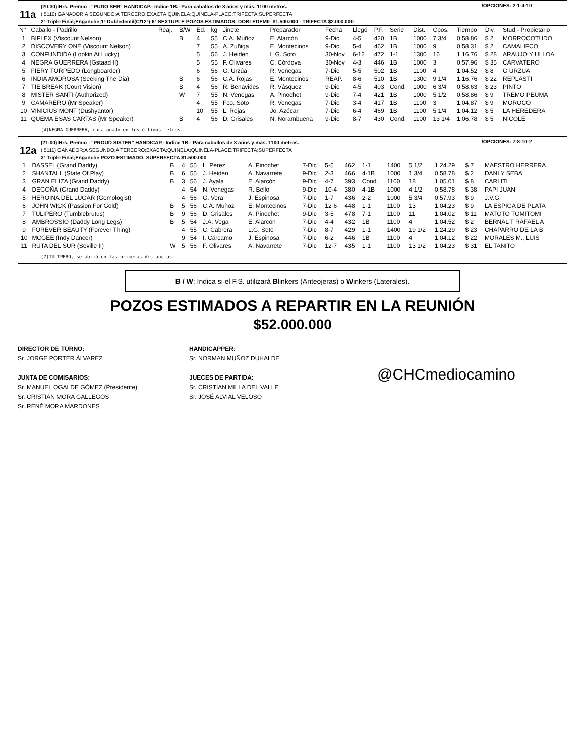11a
(20:30) Hrs. Premio : "PUDO SER" HANDICAP.- Indice 1B.- Para caballos de 3 años y más. 1100 metros.
( 5110) GANADOR;A SEGUNDO;A TERCERO;EXACTA;QUINELA;QUINELA-PLACE;TRIFECTA;SUPERFECTA
2ª Triple Final;Enganche;1ª Dobledemil(C/12ª);6ª SEXTUPLE POZOS ESTIMADOS: DOBLEDEMIL $1.500.000 - TRIFECTA $2.000.000
/OPCIONES: 2-1-4-10
| N° | Caballo - Padrillo | Reaj. | B/W | Ed. | kg | Jinete | Preparador | Fecha | Llegó | P.F. | Serie | Dist. | Cpos. | Tiempo | Div. | Stud - Propietario |
| --- | --- | --- | --- | --- | --- | --- | --- | --- | --- | --- | --- | --- | --- | --- | --- | --- |
| 1 | BIFLEX (Viscount Nelson) | | B | 4 | 55 | C.A. Muñoz | E. Alarcón | 9-Dic | 4-5 | 420 | 1B | 1000 | 7 3/4 | 0.58.86 | $ 2 | MORROCOTUDO |
| 2 | DISCOVERY ONE (Viscount Nelson) | | | 7 | 55 | A. Zuñiga | E. Montecinos | 9-Dic | 5-4 | 462 | 1B | 1000 | 9 | 0.58.31 | $ 2 | CAMALIFCO |
| 3 | CONFUNDIDA (Lookin At Lucky) | | | 5 | 56 | J. Heiden | L.G. Soto | 30-Nov | 6-12 | 472 | 1-1 | 1300 | 16 | 1.16.76 | $ 28 | ARAUJO Y ULLOA |
| 4 | NEGRA GUERRERA (Gstaad II) | | | 5 | 55 | F. Olivares | C. Córdova | 30-Nov | 4-3 | 446 | 1B | 1000 | 3 | 0.57.96 | $ 35 | CARVATERO |
| 5 | FIERY TORPEDO (Longboarder) | | | 6 | 56 | G. Urzúa | R. Venegas | 7-Dic | 5-5 | 502 | 1B | 1100 | 4 | 1.04.52 | $ 8 | G URZUA |
| 6 | INDIA AMOROSA (Seeking The Dia) | | B | 6 | 56 | C.A. Rojas | E. Montecinos | REAP. | 8-6 | 510 | 1B | 1300 | 9 1/4 | 1.16.76 | $ 22 | REPLASTI |
| 7 | TIE BREAK (Court Vision) | | B | 4 | 56 | R. Benavides | R. Vásquez | 9-Dic | 4-5 | 403 | Cond. | 1000 | 6 3/4 | 0.58.63 | $ 23 | PINTO |
| 8 | MISTER SANTI (Authorized) | | W | 7 | 55 | N. Venegas | A. Pinochet | 9-Dic | 7-4 | 421 | 1B | 1000 | 5 1/2 | 0.58.86 | $ 9 | TREMO PEUMA |
| 9 | CAMARERO (Mr Speaker) | | | 4 | 55 | Fco. Soto | R. Venegas | 7-Dic | 3-4 | 417 | 1B | 1100 | 3 | 1.04.87 | $ 9 | MOROCO |
| 10 | VINICIUS MONT (Dushyantor) | | | 10 | 55 | L. Rojas | Jo. Azócar | 7-Dic | 6-4 | 469 | 1B | 1100 | 5 1/4 | 1.04.12 | $ 5 | LA HEREDERA |
| 11 | QUEMA ESAS CARTAS (Mr Speaker) | | B | 4 | 56 | D. Grisales | N. Norambuena | 9-Dic | 8-7 | 430 | Cond. | 1100 | 13 1/4 | 1.06.78 | $ 5 | NICOLE |
(4)NEGRA GUERRERA, encajonado en los últimos metros.
12a
(21:00) Hrs. Premio : "PROUD SISTER" HANDICAP.- Indice 1B.- Para caballos de 3 años y más. 1100 metros.
( 5111) GANADOR;A SEGUNDO;A TERCERO;EXACTA;QUINELA;QUINELA-PLACE;TRIFECTA;SUPERFECTA
3ª Triple Final;Enganche POZO ESTIMADO: SUPERFECTA $1.500.000
/OPCIONES: 7-8-10-2
| 1 | DASSEL (Grand Daddy) | | B | 4 | 55 | L. Pérez | A. Pinochet | 7-Dic | 5-5 | 462 | 1-1 | 1400 | 5 1/2 | 1.24.29 | $ 7 | MAESTRO HERRERA |
| 2 | SHANTALL (State Of Play) | | B | 6 | 55 | J. Heiden | A. Navarrete | 9-Dic | 2-3 | 466 | 4-1B | 1000 | 1 3/4 | 0.58.78 | $ 2 | DANI Y SEBA |
| 3 | GRAN ELIZA (Grand Daddy) | | B | 3 | 56 | J. Ayala | E. Alarcón | 9-Dic | 4-7 | 393 | Cond. | 1100 | 18 | 1.05.01 | $ 8 | CARLITI |
| 4 | DEGOÑA (Grand Daddy) | | | 4 | 54 | N. Venegas | R. Bello | 9-Dic | 10-4 | 380 | 4-1B | 1000 | 4 1/2 | 0.58.78 | $ 38 | PAPI JUAN |
| 5 | HEROINA DEL LUGAR (Gemologist) | | | 4 | 56 | G. Vera | J. Espinosa | 7-Dic | 1-7 | 436 | 2-2 | 1000 | 5 3/4 | 0.57.93 | $ 9 | J.V.G. |
| 6 | JOHN WICK (Passion For Gold) | | B | 5 | 56 | C.A. Muñoz | E. Montecinos | 7-Dic | 12-6 | 448 | 1-1 | 1100 | 13 | 1.04.23 | $ 9 | LA ESPIGA DE PLATA |
| 7 | TULIPERO (Tumblebrutus) | | B | 9 | 56 | D. Grisales | A. Pinochet | 9-Dic | 3-5 | 478 | 7-1 | 1100 | 11 | 1.04.02 | $ 11 | MATOTO TOMITOMI |
| 8 | AMBROSSIO (Daddy Long Legs) | | B | 5 | 54 | J.A. Vega | E. Alarcón | 7-Dic | 4-4 | 432 | 1B | 1100 | 4 | 1.04.52 | $ 2 | BERNAL T RAFAEL A |
| 9 | FOREVER BEAUTY (Forever Thing) | | | 4 | 55 | C. Cabrera | L.G. Soto | 7-Dic | 8-7 | 429 | 1-1 | 1400 | 19 1/2 | 1.24.29 | $ 23 | CHAPARRO DE LA B |
| 10 | MCGEE (Indy Dancer) | | | 9 | 54 | I. Cárcamo | J. Espinosa | 7-Dic | 6-2 | 446 | 1B | 1100 | 4 | 1.04.12 | $ 22 | MORALES M., LUIS |
| 11 | RUTA DEL SUR (Seville II) | | W | 5 | 56 | F. Olivares | A. Navarrete | 7-Dic | 12-7 | 435 | 1-1 | 1100 | 13 1/2 | 1.04.23 | $ 31 | EL TANITO |
(7)TULIPERO, se abrió en las primeras distancias.
B / W: Indica si el F.S. utilizará Blinkers (Anteojeras) o Winkers (Laterales).
POZOS ESTIMADOS A REPARTIR EN LA REUNIÓN
$52.000.000
DIRECTOR DE TURNO:
Sr. JORGE PORTER ÁLVAREZ
JUNTA DE COMISARIOS:
Sr. MANUEL OGALDE GÓMEZ (Presidente)
Sr. CRISTIAN MORA GALLEGOS
Sr. RENÉ MORA MARDONES
HANDICAPPER:
Sr. NORMAN MUÑOZ DUHALDE
JUECES DE PARTIDA:
Sr. CRISTIAN MILLA DEL VALLE
Sr. JOSÉ ALVIAL VELOSO
@CHCmediocamino